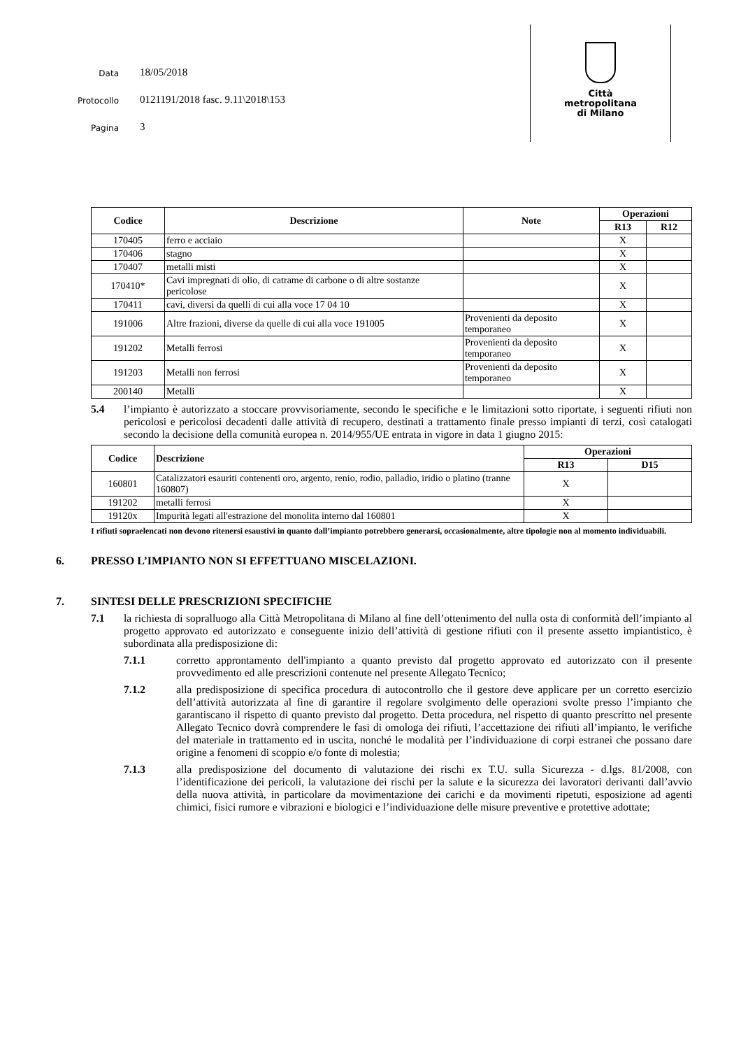Data 18/05/2018
Protocollo 0121191/2018 fasc. 9.11\2018\153
Pagina 3
Città
metropolitana
di Milano
| Codice | Descrizione | Note | Operazioni | |
| --- | --- | --- | --- | --- |
| | | | R13 | R12 |
| 170405 | ferro e acciaio | | X | |
| 170406 | stagno | | X | |
| 170407 | metalli misti | | X | |
| 170410* | Cavi impregnati di olio, di catrame di carbone o di altre sostanze pericolose | | X | |
| 170411 | cavi, diversi da quelli di cui alla voce 17 04 10 | | X | |
| 191006 | Altre frazioni, diverse da quelle di cui alla voce 191005 | Provenienti da deposito temporaneo | X | |
| 191202 | Metalli ferrosi | Provenienti da deposito temporaneo | X | |
| 191203 | Metalli non ferrosi | Provenienti da deposito temporaneo | X | |
| 200140 | Metalli | | X | |
5.4 l’impianto è autorizzato a stoccare provvisoriamente, secondo le specifiche e le limitazioni sotto riportate, i seguenti rifiuti non pericolosi e pericolosi decadenti dalle attività di recupero, destinati a trattamento finale presso impianti di terzi, così catalogati secondo la decisione della comunità europea n. 2014/955/UE entrata in vigore in data 1 giugno 2015:
| Codice | Descrizione | Operazioni | |
| --- | --- | --- | --- |
| | | R13 | D15 |
| 160801 | Catalizzatori esauriti contenenti oro, argento, renio, rodio, palladio, iridio o platino (tranne 160807) | X | |
| 191202 | metalli ferrosi | X | |
| 19120x | Impurità legati all'estrazione del monolita interno dal 160801 | X | |
I rifiuti sopraelencati non devono ritenersi esaustivi in quanto dall’impianto potrebbero generarsi, occasionalmente, altre tipologie non al momento individuabili.
6. PRESSO L’IMPIANTO NON SI EFFETTUANO MISCELAZIONI.
7. SINTESI DELLE PRESCRIZIONI SPECIFICHE
7.1 la richiesta di sopralluogo alla Città Metropolitana di Milano al fine dell’ottenimento del nulla osta di conformità dell’impianto al progetto approvato ed autorizzato e conseguente inizio dell’attività di gestione rifiuti con il presente assetto impiantistico, è subordinata alla predisposizione di:
7.1.1 corretto approntamento dell'impianto a quanto previsto dal progetto approvato ed autorizzato con il presente provvedimento ed alle prescrizioni contenute nel presente Allegato Tecnico;
7.1.2 alla predisposizione di specifica procedura di autocontrollo che il gestore deve applicare per un corretto esercizio dell’attività autorizzata al fine di garantire il regolare svolgimento delle operazioni svolte presso l’impianto che garantiscano il rispetto di quanto previsto dal progetto. Detta procedura, nel rispetto di quanto prescritto nel presente Allegato Tecnico dovrà comprendere le fasi di omologa dei rifiuti, l’accettazione dei rifiuti all’impianto, le verifiche del materiale in trattamento ed in uscita, nonché le modalità per l’individuazione di corpi estranei che possano dare origine a fenomeni di scoppio e/o fonte di molestia;
7.1.3 alla predisposizione del documento di valutazione dei rischi ex T.U. sulla Sicurezza - d.lgs. 81/2008, con l’identificazione dei pericoli, la valutazione dei rischi per la salute e la sicurezza dei lavoratori derivanti dall’avvio della nuova attività, in particolare da movimentazione dei carichi e da movimenti ripetuti, esposizione ad agenti chimici, fisici rumore e vibrazioni e biologici e l’individuazione delle misure preventive e protettive adottate;